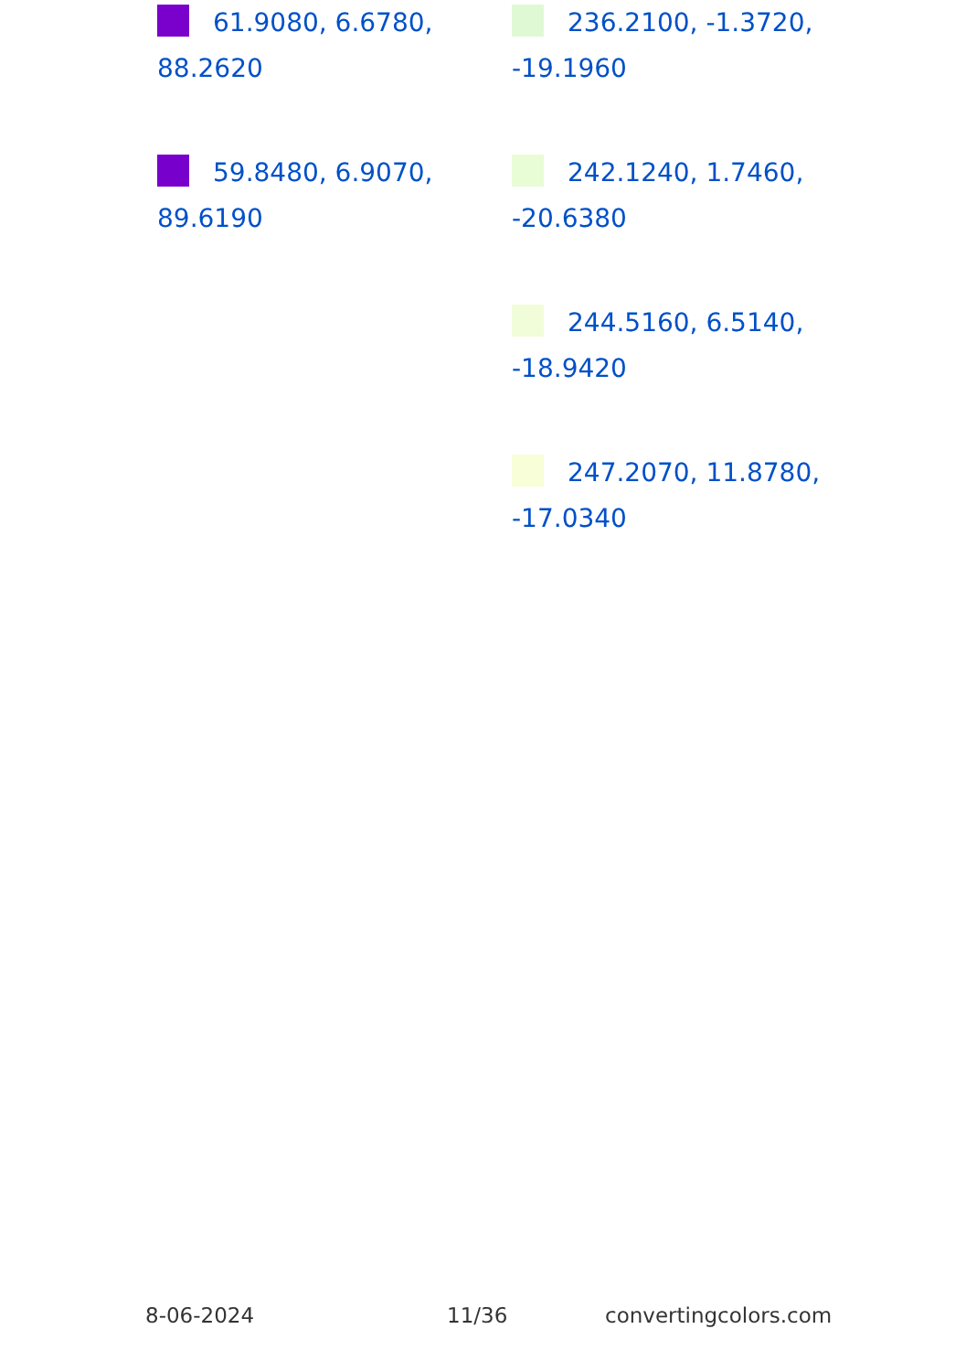61.9080, 6.6780, 88.2620
59.8480, 6.9070, 89.6190
236.2100, -1.3720, -19.1960
242.1240, 1.7460, -20.6380
244.5160, 6.5140, -18.9420
247.2070, 11.8780, -17.0340
8-06-2024 11/36 convertingcolors.com